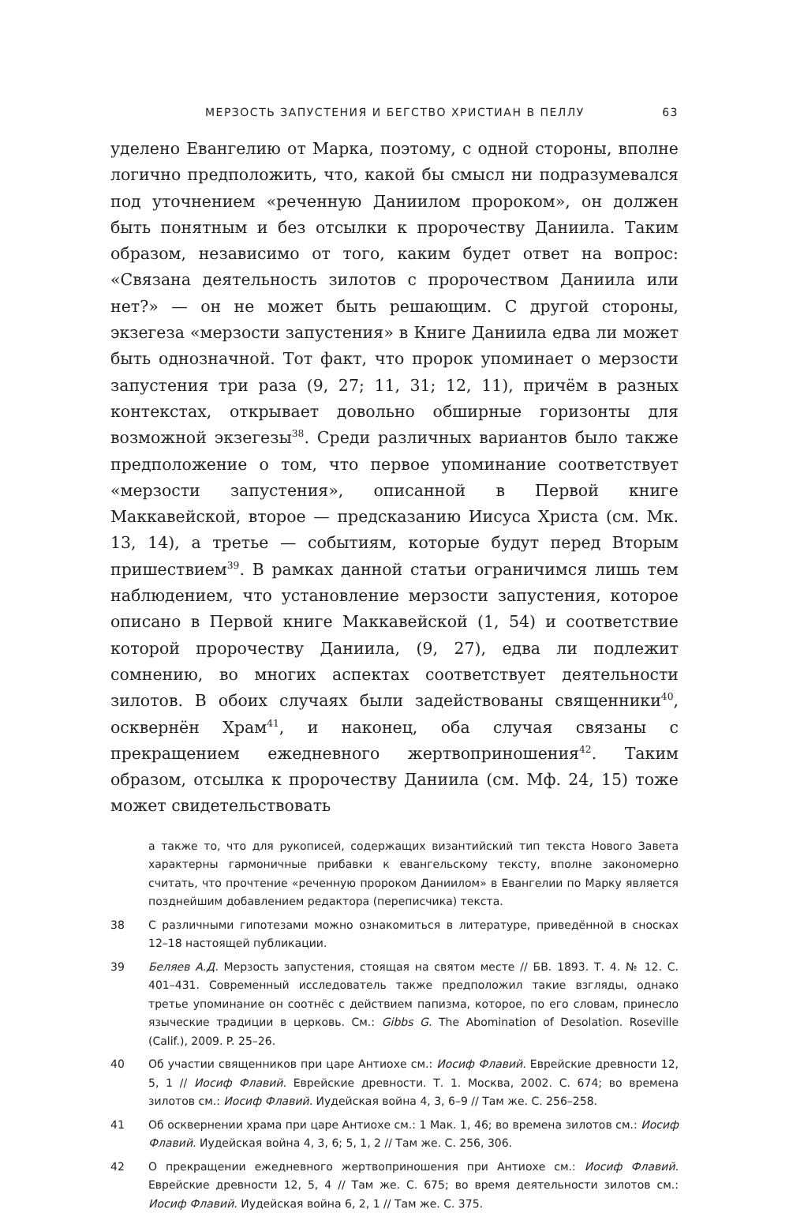МЕРЗОСТЬ ЗАПУСТЕНИЯ И БЕГСТВО ХРИСТИАН В ПЕЛЛУ 63
уделено Евангелию от Марка, поэтому, с одной стороны, вполне логично предположить, что, какой бы смысл ни подразумевался под уточнением «реченную Даниилом пророком», он должен быть понятным и без отсылки к пророчеству Даниила. Таким образом, независимо от того, каким будет ответ на вопрос: «Связана деятельность зилотов с пророчеством Даниила или нет?» — он не может быть решающим. С другой стороны, экзегеза «мерзости запустения» в Книге Даниила едва ли может быть однозначной. Тот факт, что пророк упоминает о мерзости запустения три раза (9, 27; 11, 31; 12, 11), причём в разных контекстах, открывает довольно обширные горизонты для возможной экзегезы<sup>38</sup>. Среди различных вариантов было также предположение о том, что первое упоминание соответствует «мерзости запустения», описанной в Первой книге Маккавейской, второе — предсказанию Иисуса Христа (см. Мк. 13, 14), а третье — событиям, которые будут перед Вторым пришествием<sup>39</sup>. В рамках данной статьи ограничимся лишь тем наблюдением, что установление мерзости запустения, которое описано в Первой книге Маккавейской (1, 54) и соответствие которой пророчеству Даниила, (9, 27), едва ли подлежит сомнению, во многих аспектах соответствует деятельности зилотов. В обоих случаях были задействованы священники<sup>40</sup>, осквернён Храм<sup>41</sup>, и наконец, оба случая связаны с прекращением ежедневного жертвоприношения<sup>42</sup>. Таким образом, отсылка к пророчеству Даниила (см. Мф. 24, 15) тоже может свидетельствовать
а также то, что для рукописей, содержащих византийский тип текста Нового Завета характерны гармоничные прибавки к евангельскому тексту, вполне закономерно считать, что прочтение «реченную пророком Даниилом» в Евангелии по Марку является позднейшим добавлением редактора (переписчика) текста.
38 С различными гипотезами можно ознакомиться в литературе, приведённой в сносках 12–18 настоящей публикации.
39 Беляев А.Д. Мерзость запустения, стоящая на святом месте // БВ. 1893. Т. 4. № 12. С. 401–431. Современный исследователь также предположил такие взгляды, однако третье упоминание он соотнёс с действием папизма, которое, по его словам, принесло языческие традиции в церковь. См.: Gibbs G. The Abomination of Desolation. Roseville (Calif.), 2009. P. 25–26.
40 Об участии священников при царе Антиохе см.: Иосиф Флавий. Еврейские древности 12, 5, 1 // Иосиф Флавий. Еврейские древности. Т. 1. Москва, 2002. С. 674; во времена зилотов см.: Иосиф Флавий. Иудейская война 4, 3, 6–9 // Там же. С. 256–258.
41 Об осквернении храма при царе Антиохе см.: 1 Мак. 1, 46; во времена зилотов см.: Иосиф Флавий. Иудейская война 4, 3, 6; 5, 1, 2 // Там же. С. 256, 306.
42 О прекращении ежедневного жертвоприношения при Антиохе см.: Иосиф Флавий. Еврейские древности 12, 5, 4 // Там же. С. 675; во время деятельности зилотов см.: Иосиф Флавий. Иудейская война 6, 2, 1 // Там же. С. 375.